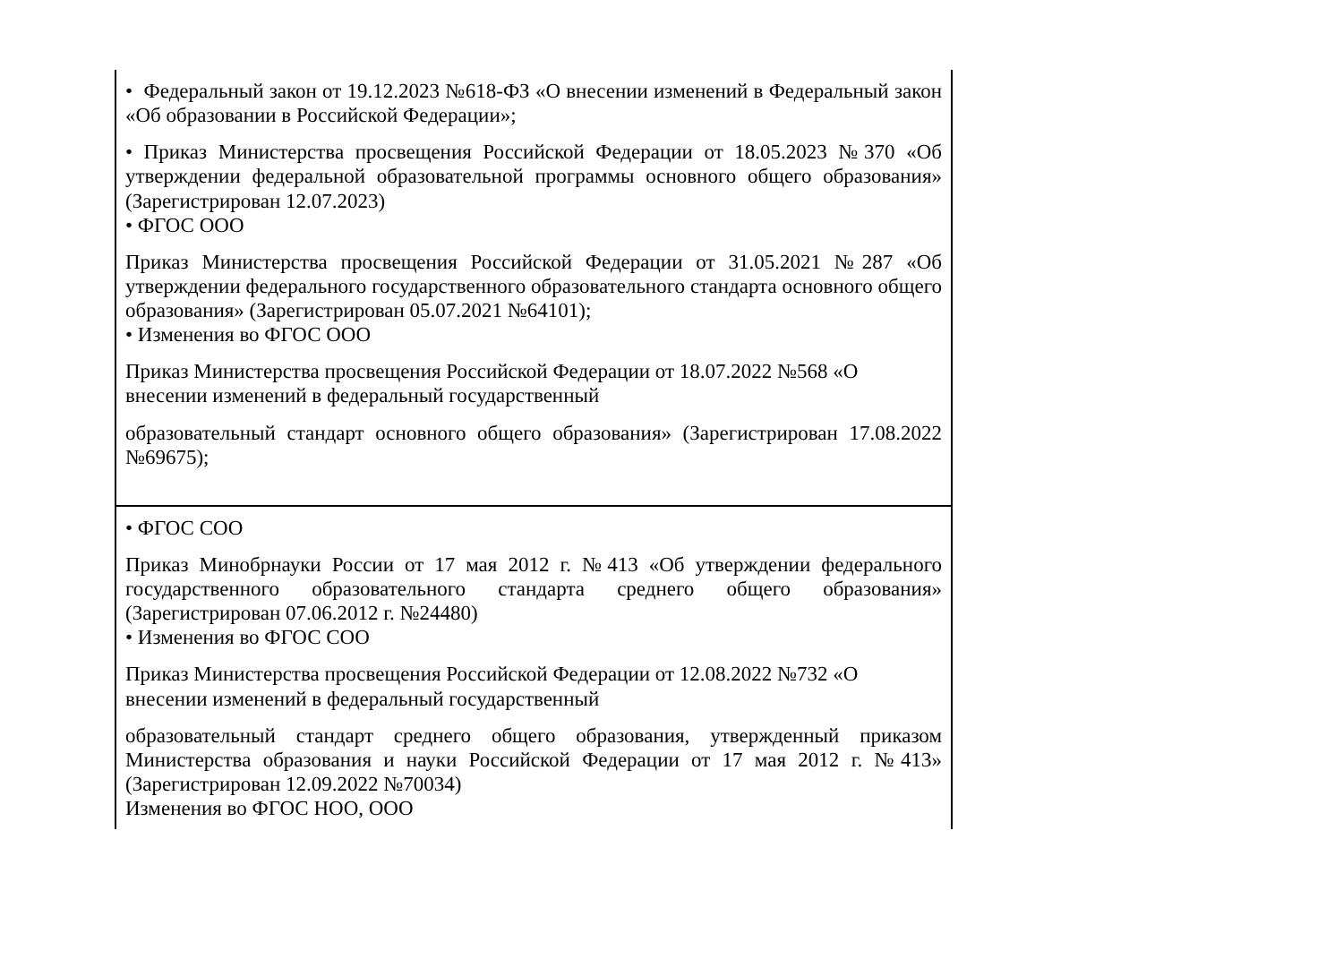| • Федеральный закон от 19.12.2023 №618-ФЗ «О внесении изменений в Федеральный закон «Об образовании в Российской Федерации»; • Приказ Министерства просвещения Российской Федерации от 18.05.2023 №370 «Об утверждении федеральной образовательной программы основного общего образования» (Зарегистрирован 12.07.2023) • ФГОС ООО Приказ Министерства просвещения Российской Федерации от 31.05.2021 №287 «Об утверждении федерального государственного образовательного стандарта основного общего образования» (Зарегистрирован 05.07.2021 №64101); • Изменения во ФГОС ООО Приказ Министерства просвещения Российской Федерации от 18.07.2022 №568 «О внесении изменений в федеральный государственный образовательный стандарт основного общего образования» (Зарегистрирован 17.08.2022 №69675); |
| • ФГОС СОО Приказ Минобрнауки России от 17 мая 2012 г. №413 «Об утверждении федерального государственного образовательного стандарта среднего общего образования» (Зарегистрирован 07.06.2012 г. №24480) • Изменения во ФГОС СОО Приказ Министерства просвещения Российской Федерации от 12.08.2022 №732 «О внесении изменений в федеральный государственный образовательный стандарт среднего общего образования, утвержденный приказом Министерства образования и науки Российской Федерации от 17 мая 2012 г. №413» (Зарегистрирован 12.09.2022 №70034) Изменения во ФГОС НОО, ООО |